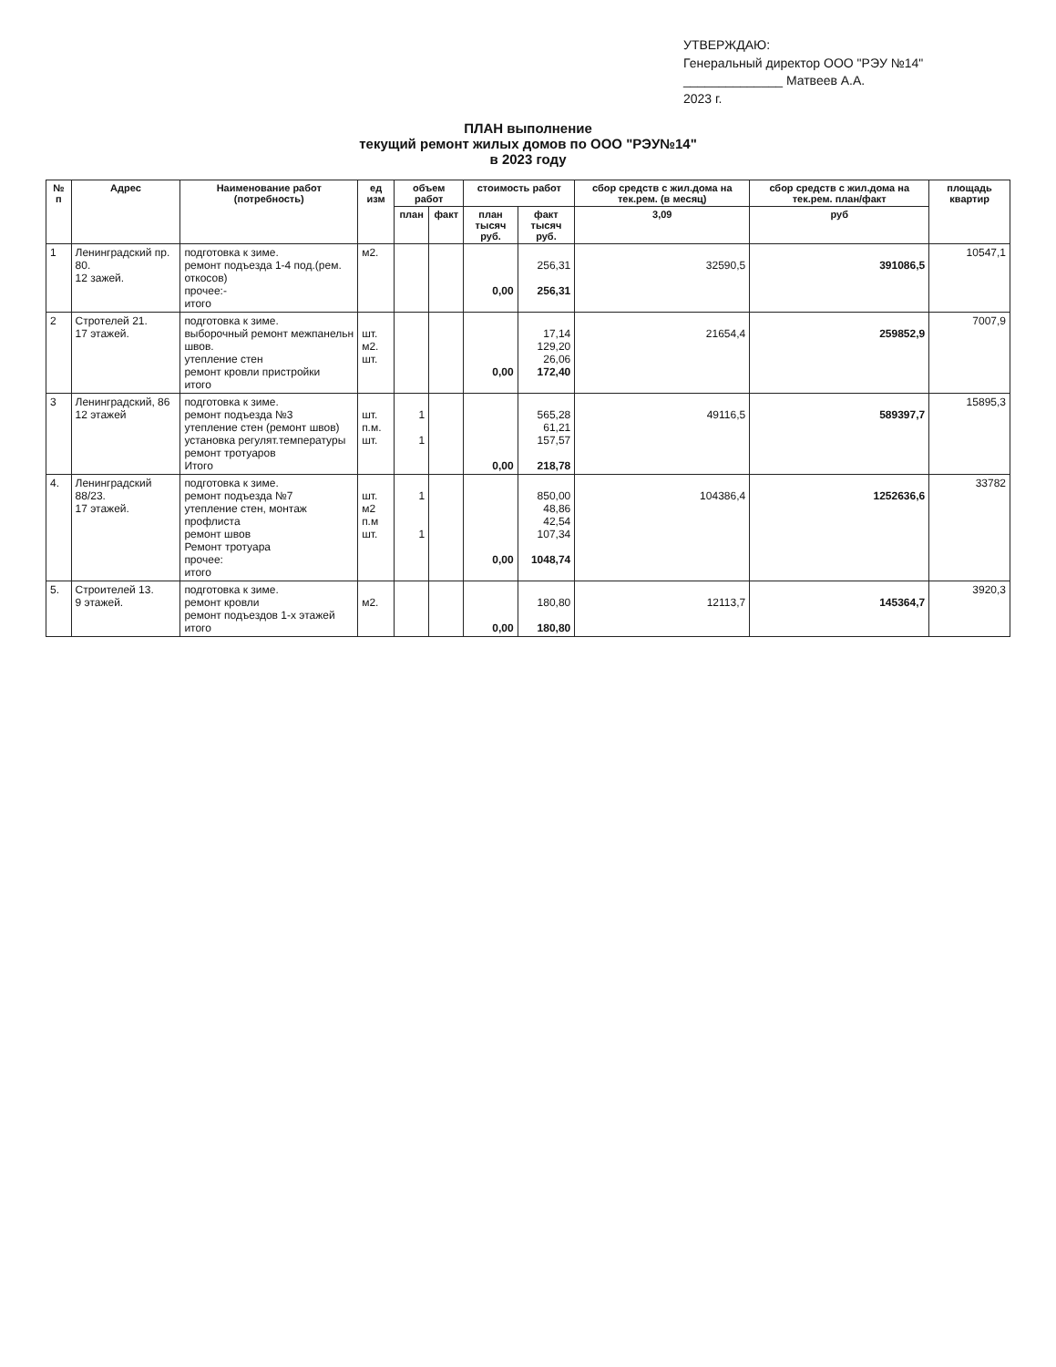УТВЕРЖДАЮ:
Генеральный директор ООО "РЭУ №14"
______________ Матвеев А.А.
2023 г.
ПЛАН выполнение
текущий ремонт жилых домов по ООО "РЭУ№14"
в 2023 году
| № п | Адрес | Наименование работ (потребность) | ед изм | объем работ | | стоимость работ | | сбор средств с жил.дома на тек.рем. (в месяц) | сбор средств с жил.дома на тек.рем. план/факт | площадь квартир |
| --- | --- | --- | --- | --- | --- | --- | --- | --- | --- | --- |
| | | | | план | факт | план тысяч руб. | факт тысяч руб. | 3,09 | руб | |
| 1 | Ленинградский пр. 80. 12 зажей. | подготовка к зиме. ремонт подъезда 1-4 под.(рем. откосов) прочее:- итого | м2. | | | 0,00 | 256,31 256,31 | 32590,5 | 391086,5 | 10547,1 |
| 2 | Стротелей 21. 17 этажей. | подготовка к зиме. выборочный ремонт межпанельн швов. утепление стен ремонт кровли пристройки итого | шт. м2. шт. | | | 0,00 | 17,14 129,20 26,06 172,40 | 21654,4 | 259852,9 | 7007,9 |
| 3 | Ленинградский, 86 12 этажей | подготовка к зиме. ремонт подъезда №3 утепление стен (ремонт швов) установка регулят.температуры ремонт тротуаров Итого | шт. п.м. шт. | 1 1 | | 0,00 | 565,28 61,21 157,57 218,78 | 49116,5 | 589397,7 | 15895,3 |
| 4. | Ленинградский 88/23. 17 этажей. | подготовка к зиме. ремонт подъезда №7 утепление стен, монтаж профлиста ремонт швов Ремонт тротуара прочее: итого | шт. м2 п.м шт. | 1 1 | | 0,00 | 850,00 48,86 42,54 107,34 1048,74 | 104386,4 | 1252636,6 | 33782 |
| 5. | Строителей 13. 9 этажей. | подготовка к зиме. ремонт кровли ремонт подъездов 1-х этажей итого | м2. | | | 0,00 | 180,80 180,80 | 12113,7 | 145364,7 | 3920,3 |